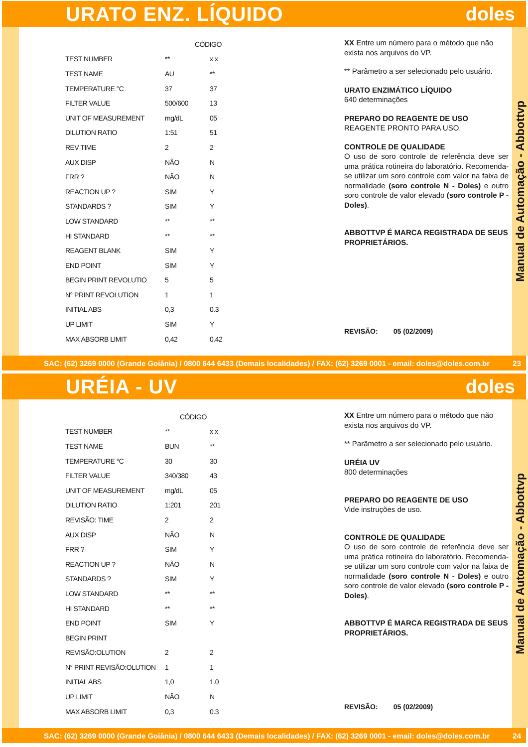URATO ENZ. LÍQUIDO doles
| | CÓDIGO | |
| TEST NUMBER | ** | x x |
| TEST NAME | AU | ** |
| TEMPERATURE °C | 37 | 37 |
| FILTER VALUE | 500/600 | 13 |
| UNIT OF MEASUREMENT | mg/dL | 05 |
| DILUTION RATIO | 1:51 | 51 |
| REV TIME | 2 | 2 |
| AUX DISP | NÃO | N |
| FRR ? | NÃO | N |
| REACTION UP ? | SIM | Y |
| STANDARDS ? | SIM | Y |
| LOW STANDARD | ** | ** |
| HI STANDARD | ** | ** |
| REAGENT BLANK | SIM | Y |
| END POINT | SIM | Y |
| BEGIN PRINT REVOLUTIO | 5 | 5 |
| N° PRINT REVOLUTION | 1 | 1 |
| INITIAL ABS | 0,3 | 0.3 |
| UP LIMIT | SIM | Y |
| MAX ABSORB LIMIT | 0,42 | 0.42 |
XX Entre um número para o método que não exista nos arquivos do VP.
** Parâmetro a ser selecionado pelo usuário.
URATO ENZIMÁTICO LÍQUIDO
640 determinações
PREPARO DO REAGENTE DE USO
REAGENTE PRONTO PARA USO.
CONTROLE DE QUALIDADE
O uso de soro controle de referência deve ser uma prática rotineira do laboratório. Recomenda-se utilizar um soro controle com valor na faixa de normalidade (soro controle N - Doles) e outro soro controle de valor elevado (soro controle P - Doles).
ABBOTTVP É MARCA REGISTRADA DE SEUS PROPRIETÁRIOS.
REVISÃO: 05 (02/2009)
Manual de Automação - Abbottvp
SAC: (62) 3269 0000 (Grande Goiânia) / 0800 644 6433 (Demais localidades) / FAX: (62) 3269 0001 - email: doles@doles.com.br 23
URÉIA - UV doles
| | CÓDIGO | |
| TEST NUMBER | ** | x x |
| TEST NAME | BUN | ** |
| TEMPERATURE °C | 30 | 30 |
| FILTER VALUE | 340/380 | 43 |
| UNIT OF MEASUREMENT | mg/dL | 05 |
| DILUTION RATIO | 1:201 | 201 |
| REVISÃO: TIME | 2 | 2 |
| AUX DISP | NÃO | N |
| FRR ? | SIM | Y |
| REACTION UP ? | NÃO | N |
| STANDARDS ? | SIM | Y |
| LOW STANDARD | ** | ** |
| HI STANDARD | ** | ** |
| END POINT | SIM | Y |
| BEGIN PRINT | | |
| REVISÃO:OLUTION | 2 | 2 |
| N° PRINT REVISÃO:OLUTION | 1 | 1 |
| INITIAL ABS | 1,0 | 1.0 |
| UP LIMIT | NÃO | N |
| MAX ABSORB LIMIT | 0,3 | 0.3 |
XX Entre um número para o método que não exista nos arquivos do VP.
** Parâmetro a ser selecionado pelo usuário.
URÉIA UV
800 determinações
PREPARO DO REAGENTE DE USO
Vide instruções de uso.
CONTROLE DE QUALIDADE
O uso de soro controle de referência deve ser uma prática rotineira do laboratório. Recomenda-se utilizar um soro controle com valor na faixa de normalidade (soro controle N - Doles) e outro soro controle de valor elevado (soro controle P - Doles).
ABBOTTVP É MARCA REGISTRADA DE SEUS PROPRIETÁRIOS.
REVISÃO: 05 (02/2009)
Manual de Automação - Abbottvp
SAC: (62) 3269 0000 (Grande Goiânia) / 0800 644 6433 (Demais localidades) / FAX: (62) 3269 0001 - email: doles@doles.com.br 24